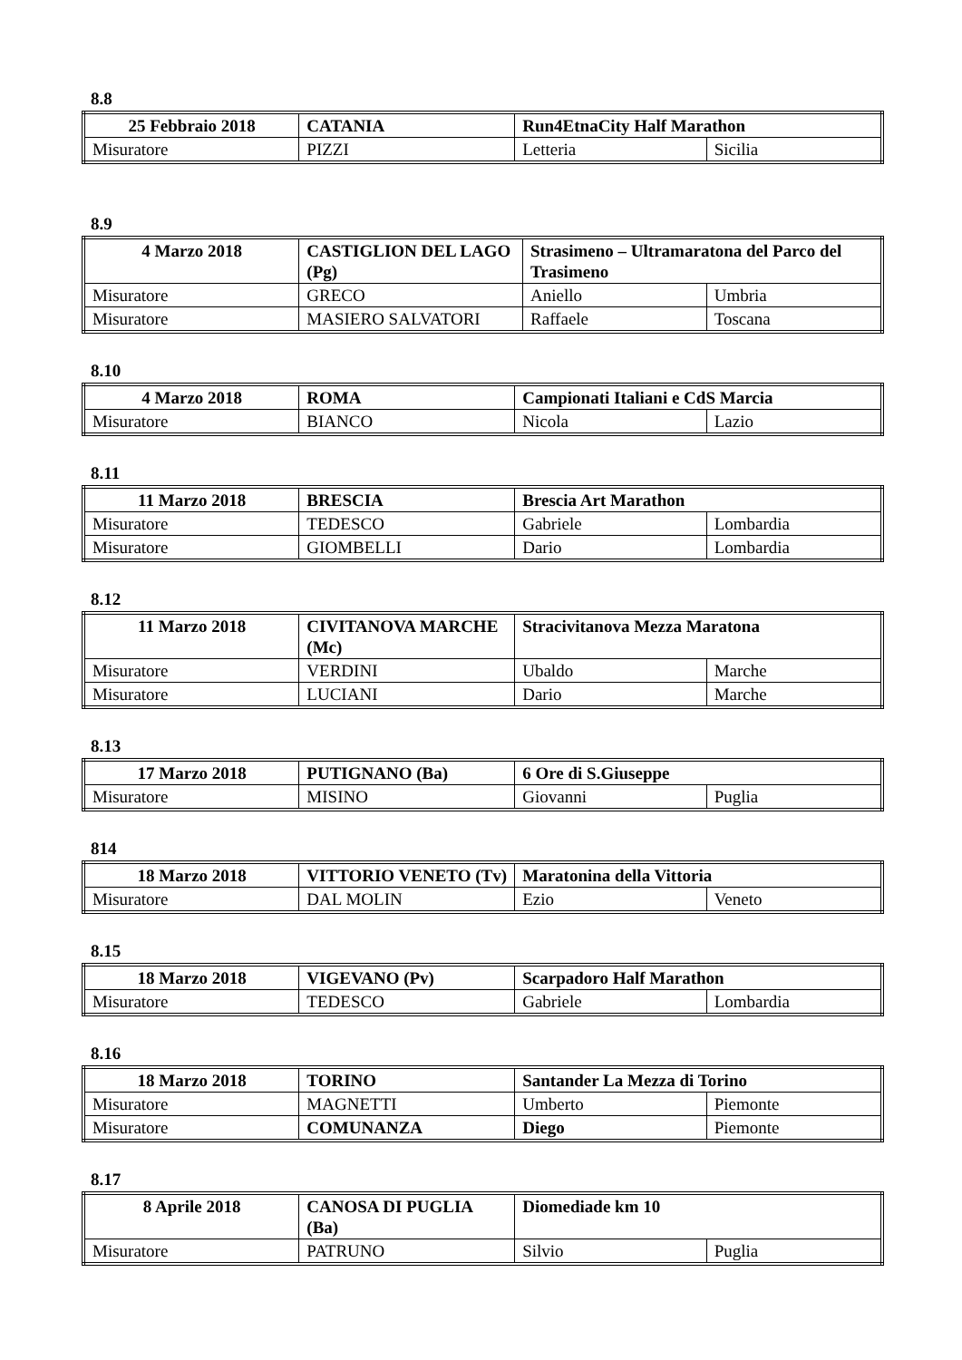8.8
| 25 Febbraio 2018 | CATANIA | Run4EtnaCity Half Marathon | |
| Misuratore | PIZZI | Letteria | Sicilia |
8.9
| 4 Marzo 2018 | CASTIGLION DEL LAGO (Pg) | Strasimeno – Ultramaratona del Parco del Trasimeno | |
| Misuratore | GRECO | Aniello | Umbria |
| Misuratore | MASIERO SALVATORI | Raffaele | Toscana |
8.10
| 4 Marzo 2018 | ROMA | Campionati Italiani e CdS Marcia | |
| Misuratore | BIANCO | Nicola | Lazio |
8.11
| 11 Marzo 2018 | BRESCIA | Brescia Art Marathon | |
| Misuratore | TEDESCO | Gabriele | Lombardia |
| Misuratore | GIOMBELLI | Dario | Lombardia |
8.12
| 11 Marzo 2018 | CIVITANOVA MARCHE (Mc) | Stracivitanova Mezza Maratona | |
| Misuratore | VERDINI | Ubaldo | Marche |
| Misuratore | LUCIANI | Dario | Marche |
8.13
| 17 Marzo 2018 | PUTIGNANO (Ba) | 6 Ore di S.Giuseppe | |
| Misuratore | MISINO | Giovanni | Puglia |
814
| 18 Marzo 2018 | VITTORIO VENETO (Tv) | Maratonina della Vittoria | |
| Misuratore | DAL MOLIN | Ezio | Veneto |
8.15
| 18 Marzo 2018 | VIGEVANO (Pv) | Scarpadoro Half Marathon | |
| Misuratore | TEDESCO | Gabriele | Lombardia |
8.16
| 18 Marzo 2018 | TORINO | Santander La Mezza di Torino | |
| Misuratore | MAGNETTI | Umberto | Piemonte |
| Misuratore | COMUNANZA | Diego | Piemonte |
8.17
| 8 Aprile 2018 | CANOSA DI PUGLIA (Ba) | Diomediade km 10 | |
| Misuratore | PATRUNO | Silvio | Puglia |